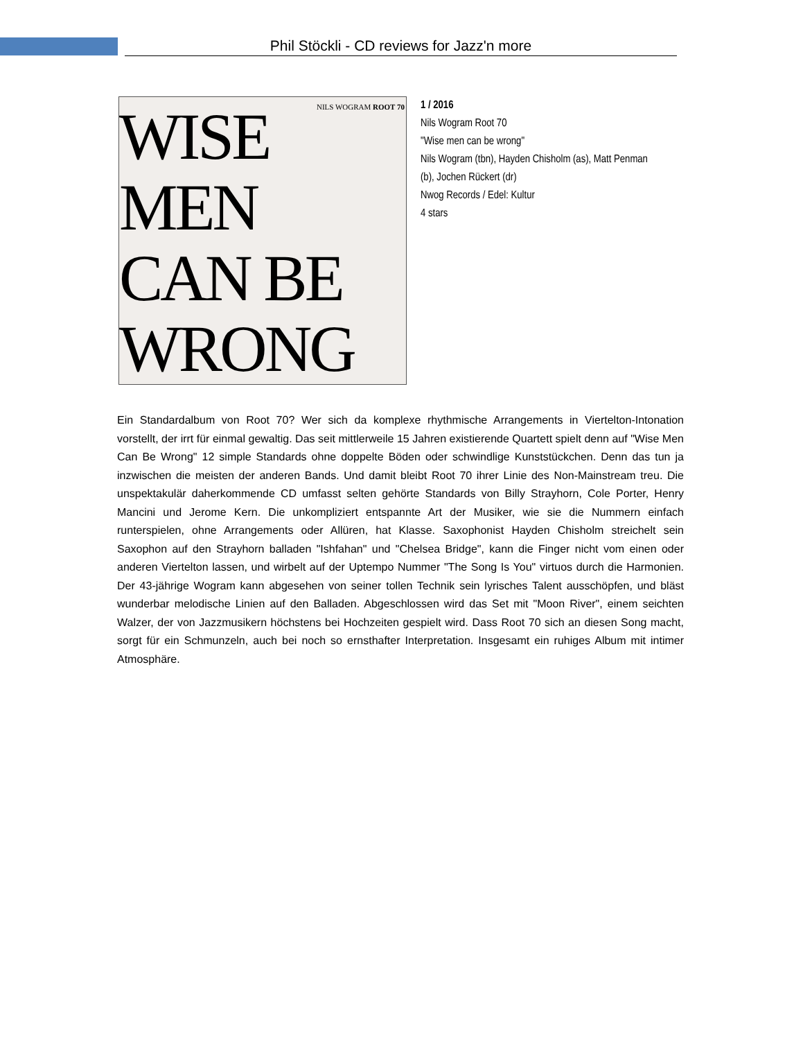Phil Stöckli - CD reviews for Jazz'n more
NILS WOGRAM ROOT 70
WISE
MEN
CAN BE
WRONG
1 / 2016
Nils Wogram Root 70
"Wise men can be wrong"
Nils Wogram (tbn), Hayden Chisholm (as), Matt Penman (b), Jochen Rückert (dr)
Nwog Records / Edel: Kultur
4 stars
Ein Standardalbum von Root 70? Wer sich da komplexe rhythmische Arrangements in Viertelton-Intonation vorstellt, der irrt für einmal gewaltig. Das seit mittlerweile 15 Jahren existierende Quartett spielt denn auf "Wise Men Can Be Wrong" 12 simple Standards ohne doppelte Böden oder schwindlige Kunststückchen. Denn das tun ja inzwischen die meisten der anderen Bands. Und damit bleibt Root 70 ihrer Linie des Non-Mainstream treu. Die unspektakulär daherkommende CD umfasst selten gehörte Standards von Billy Strayhorn, Cole Porter, Henry Mancini und Jerome Kern. Die unkompliziert entspannte Art der Musiker, wie sie die Nummern einfach runterspielen, ohne Arrangements oder Allüren, hat Klasse. Saxophonist Hayden Chisholm streichelt sein Saxophon auf den Strayhorn balladen "Ishfahan" und "Chelsea Bridge", kann die Finger nicht vom einen oder anderen Viertelton lassen, und wirbelt auf der Uptempo Nummer "The Song Is You" virtuos durch die Harmonien. Der 43-jährige Wogram kann abgesehen von seiner tollen Technik sein lyrisches Talent ausschöpfen, und bläst wunderbar melodische Linien auf den Balladen. Abgeschlossen wird das Set mit "Moon River", einem seichten Walzer, der von Jazzmusikern höchstens bei Hochzeiten gespielt wird. Dass Root 70 sich an diesen Song macht, sorgt für ein Schmunzeln, auch bei noch so ernsthafter Interpretation. Insgesamt ein ruhiges Album mit intimer Atmosphäre.